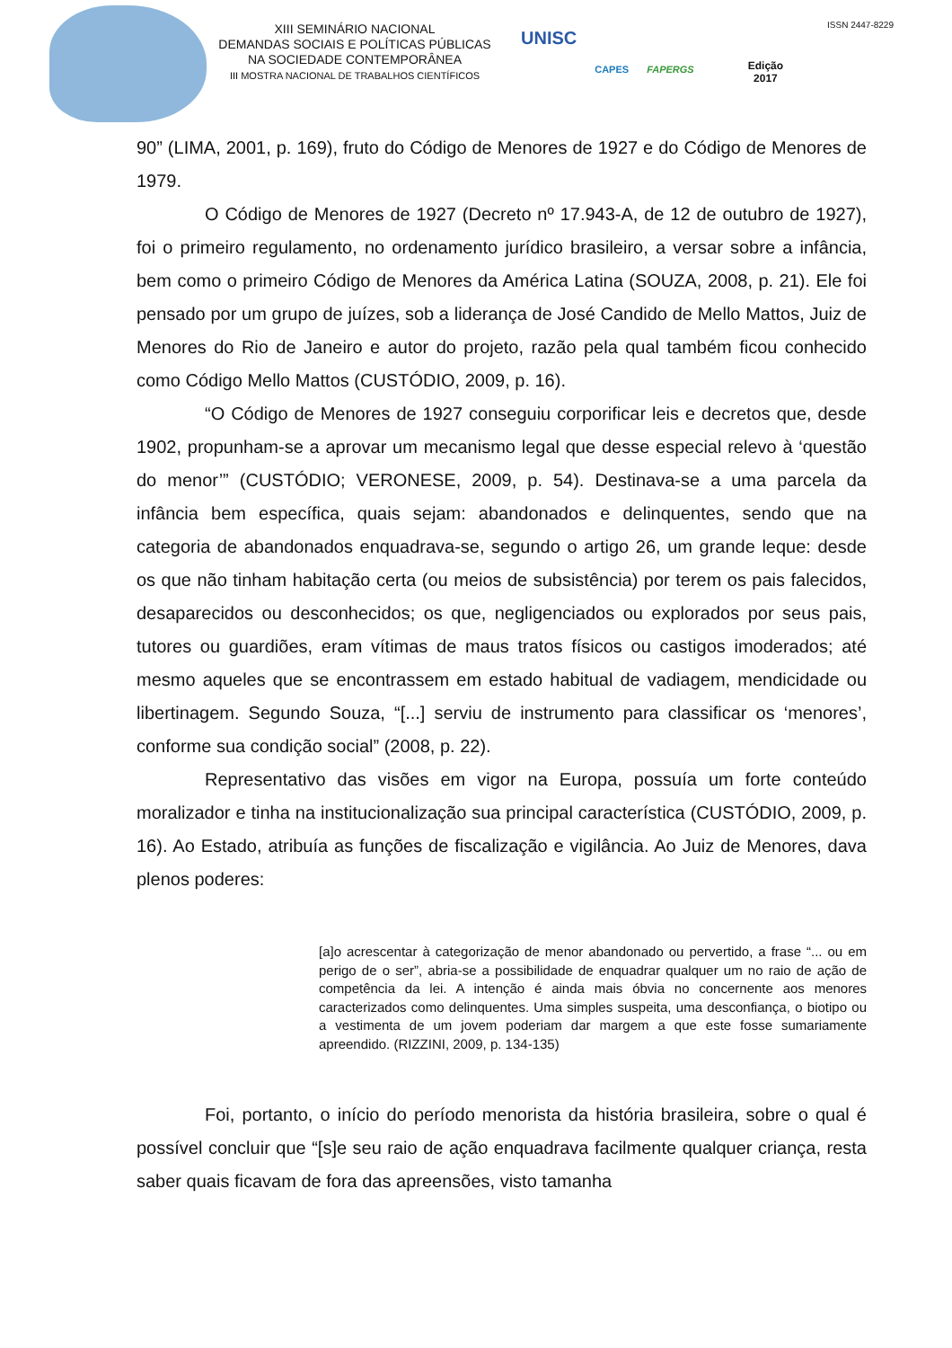XIII SEMINÁRIO NACIONAL
DEMANDAS SOCIAIS E POLÍTICAS PÚBLICAS
NA SOCIEDADE CONTEMPORÂNEA
III MOSTRA NACIONAL DE TRABALHOS CIENTÍFICOS
UNISC
CAPES FAPERGS
Edição
2017
ISSN 2447-8229
90” (LIMA, 2001, p. 169), fruto do Código de Menores de 1927 e do Código de Menores de 1979.
O Código de Menores de 1927 (Decreto nº 17.943-A, de 12 de outubro de 1927), foi o primeiro regulamento, no ordenamento jurídico brasileiro, a versar sobre a infância, bem como o primeiro Código de Menores da América Latina (SOUZA, 2008, p. 21). Ele foi pensado por um grupo de juízes, sob a liderança de José Candido de Mello Mattos, Juiz de Menores do Rio de Janeiro e autor do projeto, razão pela qual também ficou conhecido como Código Mello Mattos (CUSTÓDIO, 2009, p. 16).
“O Código de Menores de 1927 conseguiu corporificar leis e decretos que, desde 1902, propunham-se a aprovar um mecanismo legal que desse especial relevo à ‘questão do menor’” (CUSTÓDIO; VERONESE, 2009, p. 54). Destinava-se a uma parcela da infância bem específica, quais sejam: abandonados e delinquentes, sendo que na categoria de abandonados enquadrava-se, segundo o artigo 26, um grande leque: desde os que não tinham habitação certa (ou meios de subsistência) por terem os pais falecidos, desaparecidos ou desconhecidos; os que, negligenciados ou explorados por seus pais, tutores ou guardiões, eram vítimas de maus tratos físicos ou castigos imoderados; até mesmo aqueles que se encontrassem em estado habitual de vadiagem, mendicidade ou libertinagem. Segundo Souza, “[...] serviu de instrumento para classificar os ‘menores’, conforme sua condição social” (2008, p. 22).
Representativo das visões em vigor na Europa, possuía um forte conteúdo moralizador e tinha na institucionalização sua principal característica (CUSTÓDIO, 2009, p. 16). Ao Estado, atribuía as funções de fiscalização e vigilância. Ao Juiz de Menores, dava plenos poderes:
[a]o acrescentar à categorização de menor abandonado ou pervertido, a frase “... ou em perigo de o ser”, abria-se a possibilidade de enquadrar qualquer um no raio de ação de competência da lei. A intenção é ainda mais óbvia no concernente aos menores caracterizados como delinquentes. Uma simples suspeita, uma desconfiança, o biotipo ou a vestimenta de um jovem poderiam dar margem a que este fosse sumariamente apreendido. (RIZZINI, 2009, p. 134-135)
Foi, portanto, o início do período menorista da história brasileira, sobre o qual é possível concluir que “[s]e seu raio de ação enquadrava facilmente qualquer criança, resta saber quais ficavam de fora das apreensões, visto tamanha